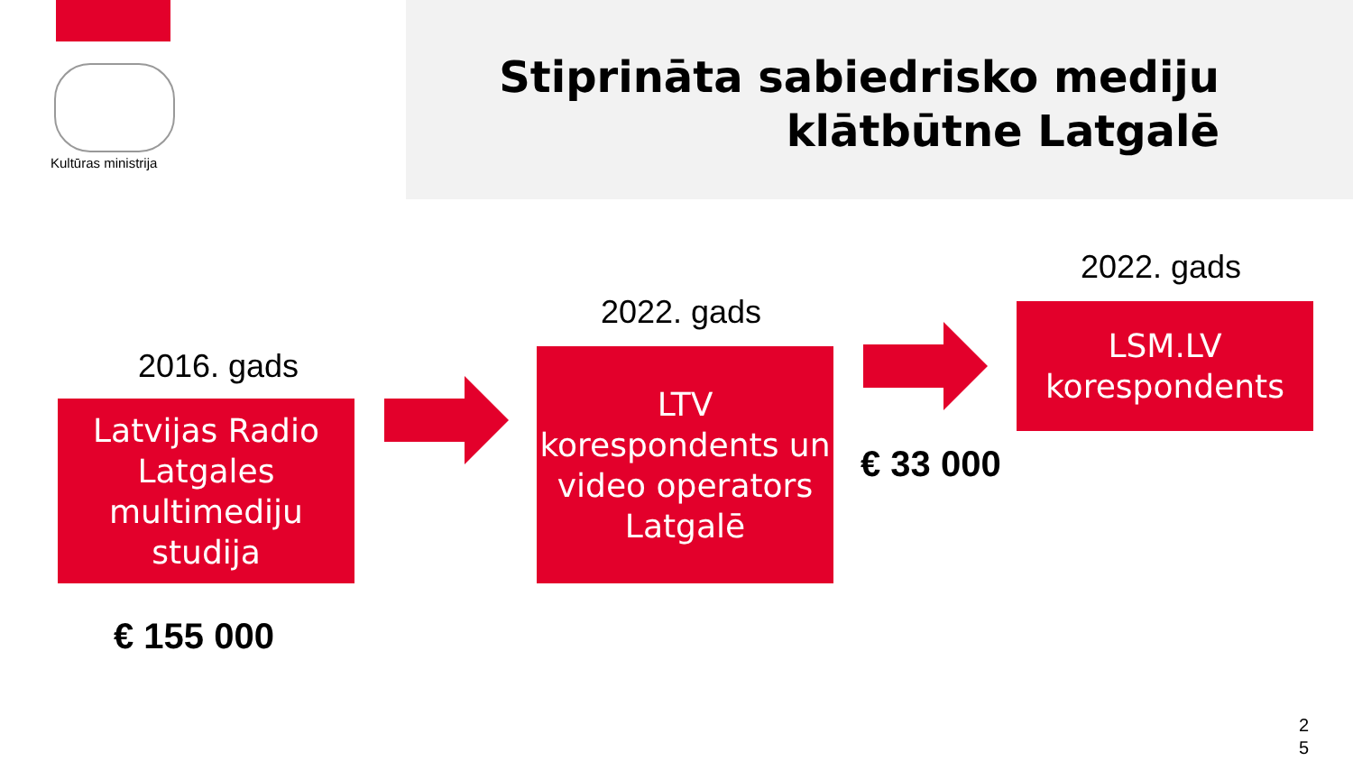Kultūras ministrija
Stiprināta sabiedrisko mediju
klātbūtne Latgalē
2016. gads
Latvijas Radio Latgales multimediju studija
€ 155 000
2022. gads
LTV korespondents un video operators Latgalē
€ 33 000
2022. gads
LSM.LV korespondents
2
5